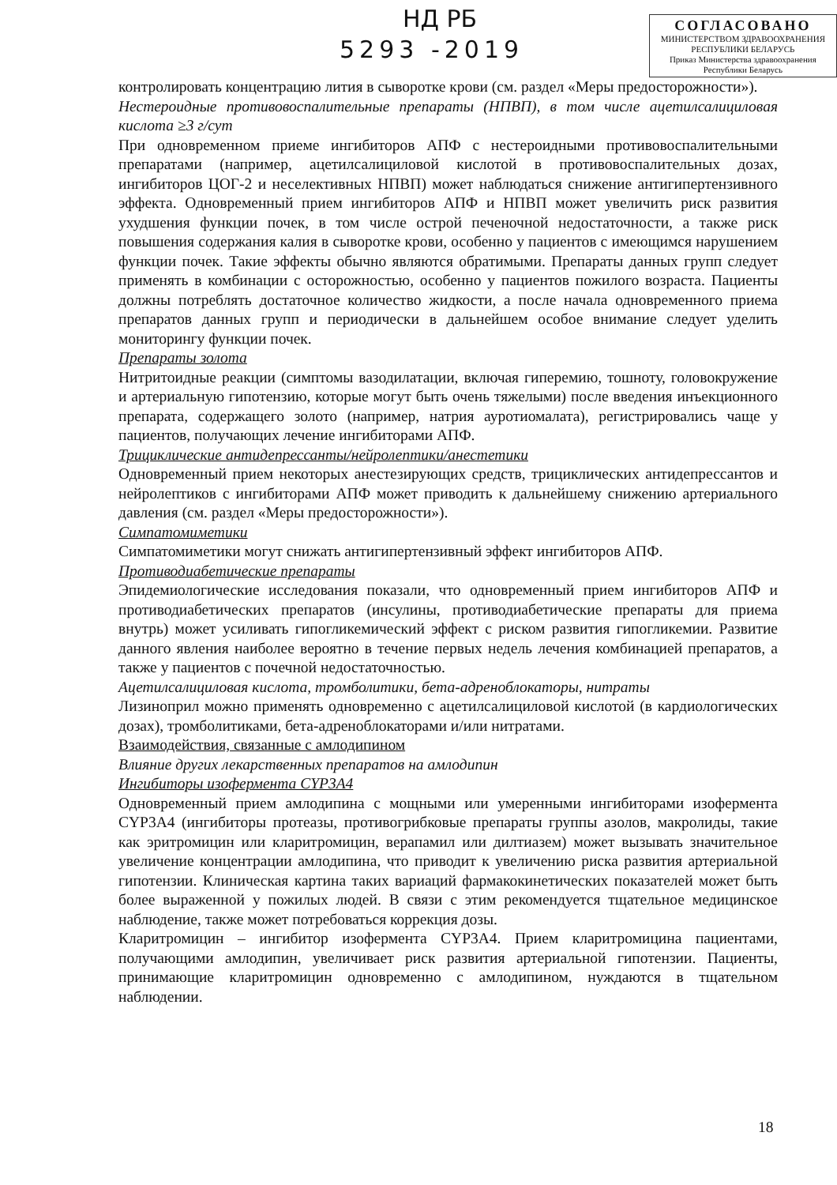НД РБ
5293 -2019
СОГЛАСОВАНО
МИНИСТЕРСТВОМ ЗДРАВООХРАНЕНИЯ
РЕСПУБЛИКИ БЕЛАРУСЬ
Приказ Министерства здравоохранения Республики Беларусь
контролировать концентрацию лития в сыворотке крови (см. раздел «Меры предосторожности»).
Нестероидные противовоспалительные препараты (НПВП), в том числе ацетилсалициловая кислота ≥3 г/сут
При одновременном приеме ингибиторов АПФ с нестероидными противовоспалительными препаратами (например, ацетилсалициловой кислотой в противовоспалительных дозах, ингибиторов ЦОГ-2 и неселективных НПВП) может наблюдаться снижение антигипертензивного эффекта. Одновременный прием ингибиторов АПФ и НПВП может увеличить риск развития ухудшения функции почек, в том числе острой печеночной недостаточности, а также риск повышения содержания калия в сыворотке крови, особенно у пациентов с имеющимся нарушением функции почек. Такие эффекты обычно являются обратимыми. Препараты данных групп следует применять в комбинации с осторожностью, особенно у пациентов пожилого возраста. Пациенты должны потреблять достаточное количество жидкости, а после начала одновременного приема препаратов данных групп и периодически в дальнейшем особое внимание следует уделить мониторингу функции почек.
Препараты золота
Нитритоидные реакции (симптомы вазодилатации, включая гиперемию, тошноту, головокружение и артериальную гипотензию, которые могут быть очень тяжелыми) после введения инъекционного препарата, содержащего золото (например, натрия ауротиомалата), регистрировались чаще у пациентов, получающих лечение ингибиторами АПФ.
Трициклические антидепрессанты/нейролептики/анестетики
Одновременный прием некоторых анестезирующих средств, трициклических антидепрессантов и нейролептиков с ингибиторами АПФ может приводить к дальнейшему снижению артериального давления (см. раздел «Меры предосторожности»).
Симпатомиметики
Симпатомиметики могут снижать антигипертензивный эффект ингибиторов АПФ.
Противодиабетические препараты
Эпидемиологические исследования показали, что одновременный прием ингибиторов АПФ и противодиабетических препаратов (инсулины, противодиабетические препараты для приема внутрь) может усиливать гипогликемический эффект с риском развития гипогликемии. Развитие данного явления наиболее вероятно в течение первых недель лечения комбинацией препаратов, а также у пациентов с почечной недостаточностью.
Ацетилсалициловая кислота, тромболитики, бета-адреноблокаторы, нитраты
Лизиноприл можно применять одновременно с ацетилсалициловой кислотой (в кардиологических дозах), тромболитиками, бета-адреноблокаторами и/или нитратами.
Взаимодействия, связанные с амлодипином
Влияние других лекарственных препаратов на амлодипин
Ингибиторы изофермента CYP3A4
Одновременный прием амлодипина с мощными или умеренными ингибиторами изофермента CYP3A4 (ингибиторы протеазы, противогрибковые препараты группы азолов, макролиды, такие как эритромицин или кларитромицин, верапамил или дилтиазем) может вызывать значительное увеличение концентрации амлодипина, что приводит к увеличению риска развития артериальной гипотензии. Клиническая картина таких вариаций фармакокинетических показателей может быть более выраженной у пожилых людей. В связи с этим рекомендуется тщательное медицинское наблюдение, также может потребоваться коррекция дозы.
Кларитромицин – ингибитор изофермента CYP3A4. Прием кларитромицина пациентами, получающими амлодипин, увеличивает риск развития артериальной гипотензии. Пациенты, принимающие кларитромицин одновременно с амлодипином, нуждаются в тщательном наблюдении.
18